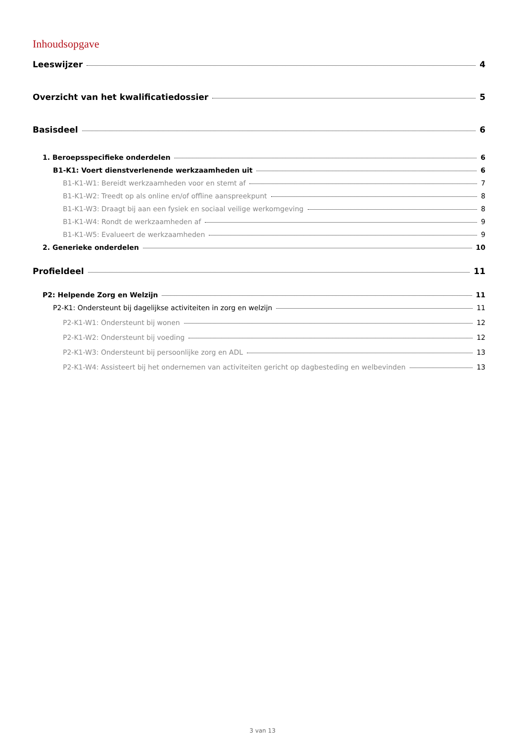Inhoudsopgave
Leeswijzer 4
Overzicht van het kwalificatiedossier 5
Basisdeel 6
1. Beroepsspecifieke onderdelen 6
B1-K1: Voert dienstverlenende werkzaamheden uit 6
B1-K1-W1: Bereidt werkzaamheden voor en stemt af 7
B1-K1-W2: Treedt op als online en/of offline aanspreekpunt 8
B1-K1-W3: Draagt bij aan een fysiek en sociaal veilige werkomgeving 8
B1-K1-W4: Rondt de werkzaamheden af 9
B1-K1-W5: Evalueert de werkzaamheden 9
2. Generieke onderdelen 10
Profieldeel 11
P2: Helpende Zorg en Welzijn 11
P2-K1: Ondersteunt bij dagelijkse activiteiten in zorg en welzijn 11
P2-K1-W1: Ondersteunt bij wonen 12
P2-K1-W2: Ondersteunt bij voeding 12
P2-K1-W3: Ondersteunt bij persoonlijke zorg en ADL 13
P2-K1-W4: Assisteert bij het ondernemen van activiteiten gericht op dagbesteding en welbevinden 13
3 van 13